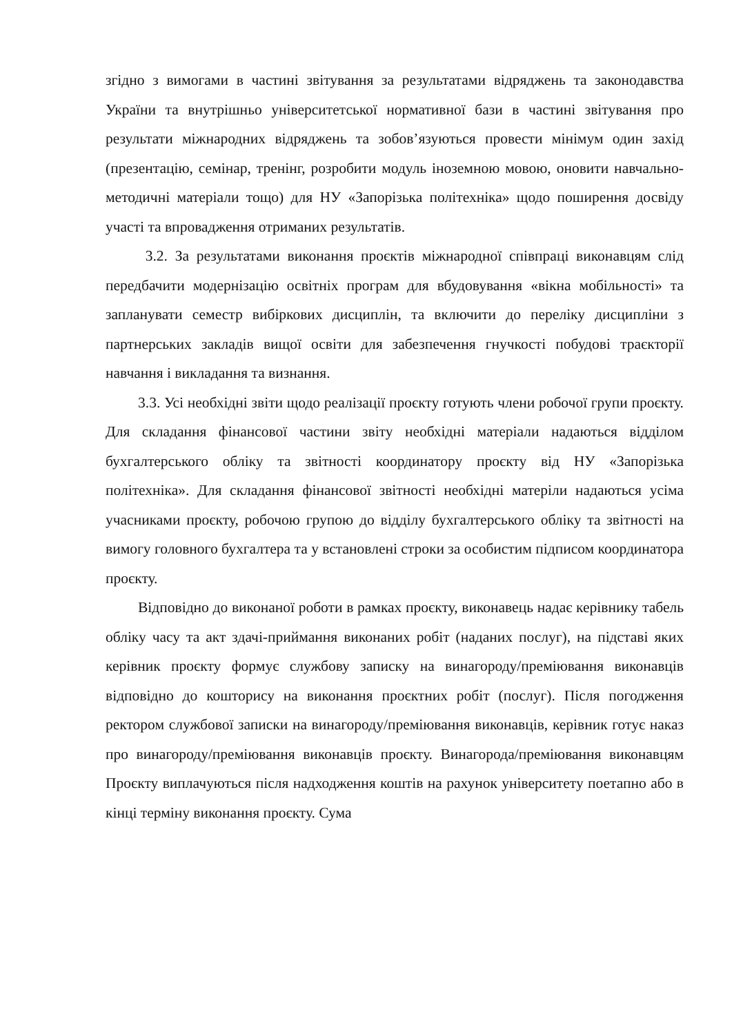згідно з вимогами в частині звітування за результатами відряджень та законодавства України та внутрішньо університетської нормативної бази в частині звітування про результати міжнародних відряджень та зобов’язуються провести мінімум один захід (презентацію, семінар, тренінг, розробити модуль іноземною мовою, оновити навчально-методичні матеріали тощо) для НУ «Запорізька політехніка» щодо поширення досвіду участі та впровадження отриманих результатів.
3.2. За результатами виконання проєктів міжнародної співпраці виконавцям слід передбачити модернізацію освітніх програм для вбудовування «вікна мобільності» та запланувати семестр вибіркових дисциплін, та включити до переліку дисципліни з партнерських закладів вищої освіти для забезпечення гнучкості побудові траєкторії навчання і викладання та визнання.
3.3. Усі необхідні звіти щодо реалізації проєкту готують члени робочої групи проєкту. Для складання фінансової частини звіту необхідні матеріали надаються відділом бухгалтерського обліку та звітності координатору проєкту від НУ «Запорізька політехніка». Для складання фінансової звітності необхідні матеріли надаються усіма учасниками проєкту, робочою групою до відділу бухгалтерського обліку та звітності на вимогу головного бухгалтера та у встановлені строки за особистим підписом координатора проєкту.
Відповідно до виконаної роботи в рамках проєкту, виконавець надає керівнику табель обліку часу та акт здачі-приймання виконаних робіт (наданих послуг), на підставі яких керівник проєкту формує службову записку на винагороду/преміювання виконавців відповідно до кошторису на виконання проєктних робіт (послуг). Після погодження ректором службової записки на винагороду/преміювання виконавців, керівник готує наказ про винагороду/преміювання виконавців проєкту. Винагорода/преміювання виконавцям Проєкту виплачуються після надходження коштів на рахунок університету поетапно або в кінці терміну виконання проєкту. Сума